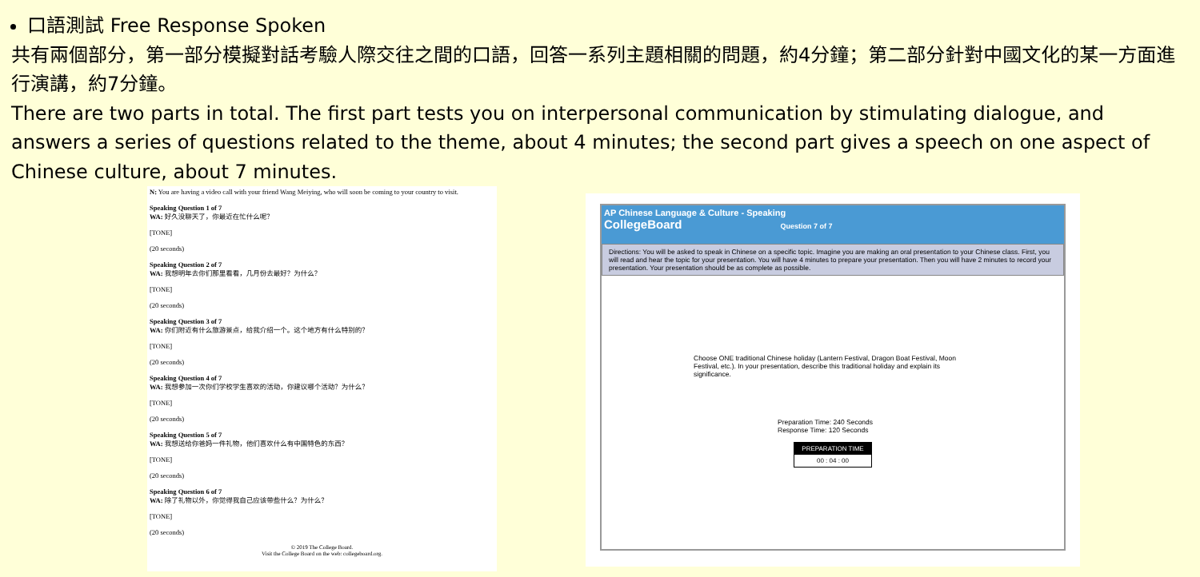口語測試 Free Response Spoken
共有兩個部分，第一部分模擬對話考驗人際交往之間的口語，回答一系列主題相關的問題，約4分鐘；第二部分針對中國文化的某一方面進行演講，約7分鐘。
There are two parts in total. The first part tests you on interpersonal communication by stimulating dialogue, and answers a series of questions related to the theme, about 4 minutes; the second part gives a speech on one aspect of Chinese culture, about 7 minutes.
N: You are having a video call with your friend Wang Meiying, who will soon be coming to your country to visit.
Speaking Question 1 of 7
WA: 好久没聊天了，你最近在忙什么呢？
[TONE]
(20 seconds)
Speaking Question 2 of 7
WA: 我想明年去你们那里看看，几月份去最好？为什么？
[TONE]
(20 seconds)
Speaking Question 3 of 7
WA: 你们附近有什么旅游景点，给我介绍一个。这个地方有什么特别的？
[TONE]
(20 seconds)
Speaking Question 4 of 7
WA: 我想参加一次你们学校学生喜欢的活动，你建议哪个活动？为什么？
[TONE]
(20 seconds)
Speaking Question 5 of 7
WA: 我想送给你爸妈一件礼物，他们喜欢什么有中国特色的东西？
[TONE]
(20 seconds)
Speaking Question 6 of 7
WA: 除了礼物以外，你觉得我自己应该带些什么？为什么？
[TONE]
(20 seconds)
© 2019 The College Board.
Visit the College Board on the web: collegeboard.org.
AP Chinese Language & Culture - Speaking
CollegeBoard Question 7 of 7
Directions: You will be asked to speak in Chinese on a specific topic. Imagine you are making an oral presentation to your Chinese class. First, you will read and hear the topic for your presentation. You will have 4 minutes to prepare your presentation. Then you will have 2 minutes to record your presentation. Your presentation should be as complete as possible.
Choose ONE traditional Chinese holiday (Lantern Festival, Dragon Boat Festival, Moon Festival, etc.). In your presentation, describe this traditional holiday and explain its significance.
Preparation Time: 240 Seconds
Response Time: 120 Seconds
PREPARATION TIME
00 : 04 : 00